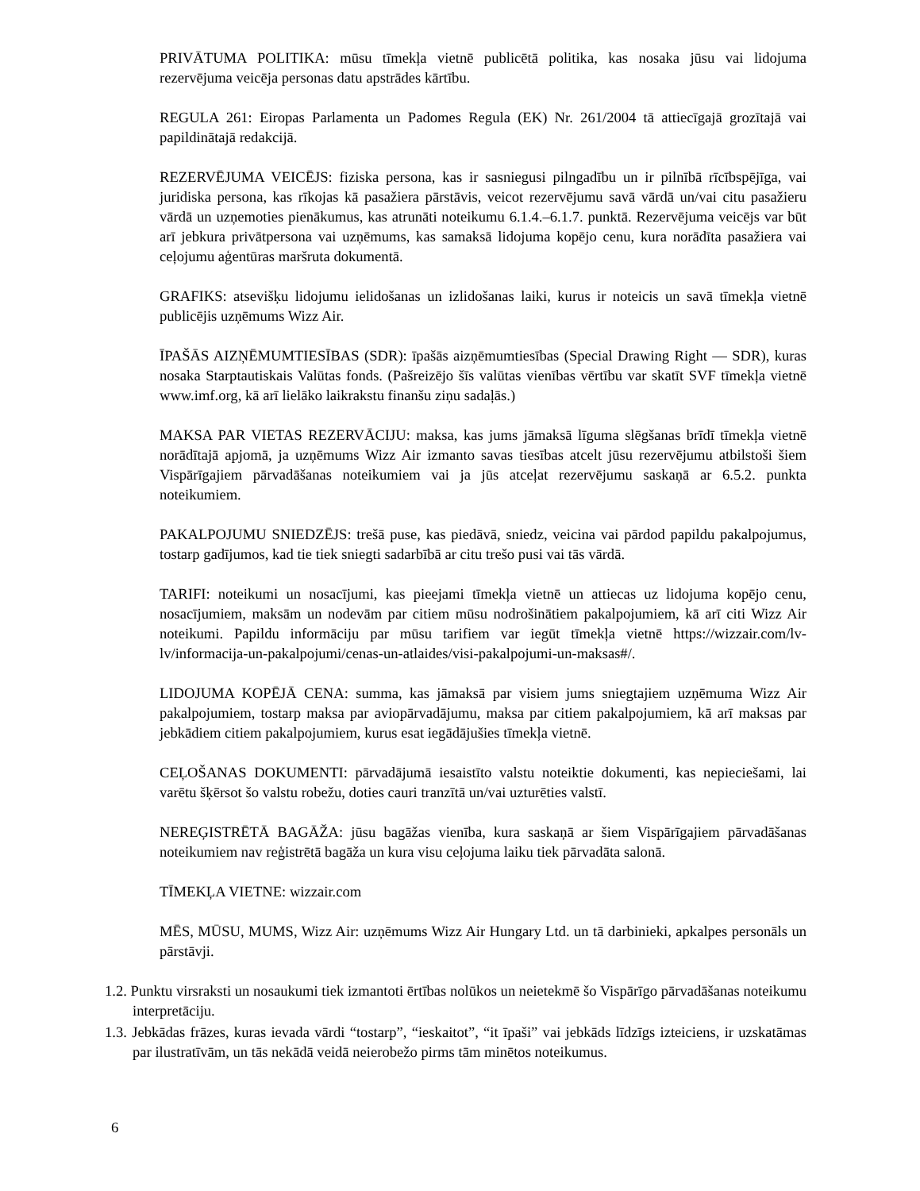PRIVĀTUMA POLITIKA: mūsu tīmekļa vietnē publicētā politika, kas nosaka jūsu vai lidojuma rezervējuma veicēja personas datu apstrādes kārtību.
REGULA 261: Eiropas Parlamenta un Padomes Regula (EK) Nr. 261/2004 tā attiecīgajā grozītajā vai papildinātajā redakcijā.
REZERVĒJUMA VEICĒJS: fiziska persona, kas ir sasniegusi pilngadību un ir pilnībā rīcībspējīga, vai juridiska persona, kas rīkojas kā pasažiera pārstāvis, veicot rezervējumu savā vārdā un/vai citu pasažieru vārdā un uzņemoties pienākumus, kas atrunāti noteikumu 6.1.4.–6.1.7. punktā. Rezervējuma veicējs var būt arī jebkura privātpersona vai uzņēmums, kas samaksā lidojuma kopējo cenu, kura norādīta pasažiera vai ceļojumu aģentūras maršruta dokumentā.
GRAFIKS: atsevišķu lidojumu ielidošanas un izlidošanas laiki, kurus ir noteicis un savā tīmekļa vietnē publicējis uzņēmums Wizz Air.
ĪPAŠĀS AIZŅĒMUMTIESĪBAS (SDR): īpašās aizņēmumtiesības (Special Drawing Right — SDR), kuras nosaka Starptautiskais Valūtas fonds. (Pašreizējo šīs valūtas vienības vērtību var skatīt SVF tīmekļa vietnē www.imf.org, kā arī lielāko laikrakstu finanšu ziņu sadaļās.)
MAKSA PAR VIETAS REZERVĀCIJU: maksa, kas jums jāmaksā līguma slēgšanas brīdī tīmekļa vietnē norādītajā apjomā, ja uzņēmums Wizz Air izmanto savas tiesības atcelt jūsu rezervējumu atbilstoši šiem Vispārīgajiem pārvadāšanas noteikumiem vai ja jūs atceļat rezervējumu saskaņā ar 6.5.2. punkta noteikumiem.
PAKALPOJUMU SNIEDZĒJS: trešā puse, kas piedāvā, sniedz, veicina vai pārdod papildu pakalpojumus, tostarp gadījumos, kad tie tiek sniegti sadarbībā ar citu trešo pusi vai tās vārdā.
TARIFI: noteikumi un nosacījumi, kas pieejami tīmekļa vietnē un attiecas uz lidojuma kopējo cenu, nosacījumiem, maksām un nodevām par citiem mūsu nodrošinātiem pakalpojumiem, kā arī citi Wizz Air noteikumi. Papildu informāciju par mūsu tarifiem var iegūt tīmekļa vietnē https://wizzair.com/lv-lv/informacija-un-pakalpojumi/cenas-un-atlaides/visi-pakalpojumi-un-maksas#/.
LIDOJUMA KOPĒJĀ CENA: summa, kas jāmaksā par visiem jums sniegtajiem uzņēmuma Wizz Air pakalpojumiem, tostarp maksa par aviopārvadājumu, maksa par citiem pakalpojumiem, kā arī maksas par jebkādiem citiem pakalpojumiem, kurus esat iegādājušies tīmekļa vietnē.
CEĻOŠANAS DOKUMENTI: pārvadājumā iesaistīto valstu noteiktie dokumenti, kas nepieciešami, lai varētu šķērsot šo valstu robežu, doties cauri tranzītā un/vai uzturēties valstī.
NEREĢISTRĒTĀ BAGĀŽA: jūsu bagāžas vienība, kura saskaņā ar šiem Vispārīgajiem pārvadāšanas noteikumiem nav reģistrētā bagāža un kura visu ceļojuma laiku tiek pārvadāta salonā.
TĪMEKĻA VIETNE: wizzair.com
MĒS, MŪSU, MUMS, Wizz Air: uzņēmums Wizz Air Hungary Ltd. un tā darbinieki, apkalpes personāls un pārstāvji.
1.2. Punktu virsraksti un nosaukumi tiek izmantoti ērtības nolūkos un neietekmē šo Vispārīgo pārvadāšanas noteikumu interpretāciju.
1.3. Jebkādas frāzes, kuras ievada vārdi “tostarp”, “ieskaitot”, “it īpaši” vai jebkāds līdzīgs izteiciens, ir uzskatāmas par ilustratīvām, un tās nekādā veidā neierobežo pirms tām minētos noteikumus.
6